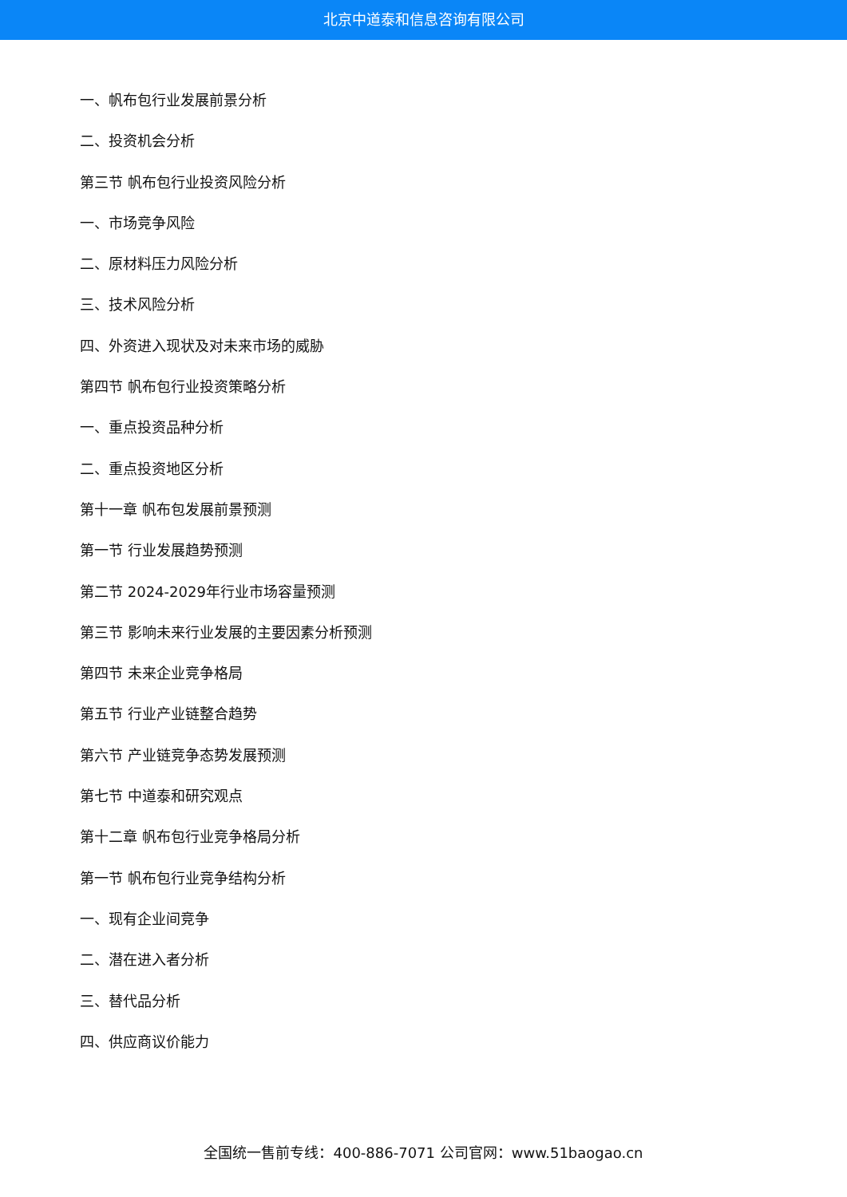北京中道泰和信息咨询有限公司
一、帆布包行业发展前景分析
二、投资机会分析
第三节 帆布包行业投资风险分析
一、市场竞争风险
二、原材料压力风险分析
三、技术风险分析
四、外资进入现状及对未来市场的威胁
第四节 帆布包行业投资策略分析
一、重点投资品种分析
二、重点投资地区分析
第十一章 帆布包发展前景预测
第一节 行业发展趋势预测
第二节 2024-2029年行业市场容量预测
第三节 影响未来行业发展的主要因素分析预测
第四节 未来企业竞争格局
第五节 行业产业链整合趋势
第六节 产业链竞争态势发展预测
第七节 中道泰和研究观点
第十二章 帆布包行业竞争格局分析
第一节 帆布包行业竞争结构分析
一、现有企业间竞争
二、潜在进入者分析
三、替代品分析
四、供应商议价能力
全国统一售前专线：400-886-7071 公司官网：www.51baogao.cn